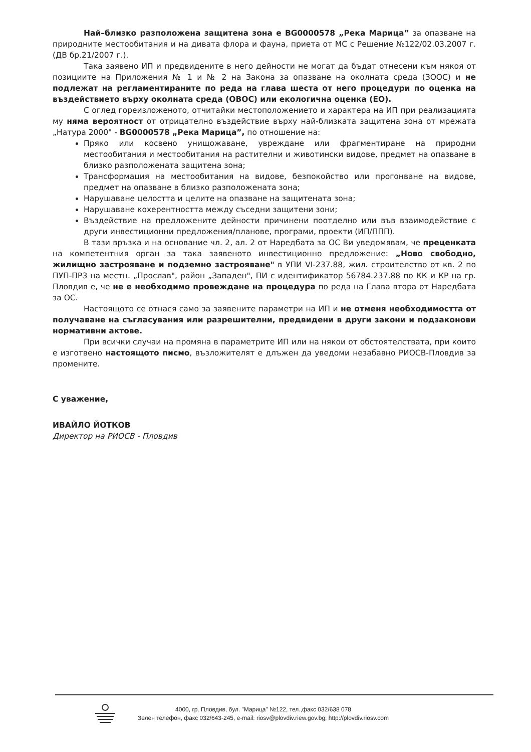Най–близко разположена защитена зона е BG0000578 „Река Марица” за опазване на природните местообитания и на дивата флора и фауна, приета от МС с Решение №122/02.03.2007 г. (ДВ бр.21/2007 г.).
Така заявено ИП и предвидените в него дейности не могат да бъдат отнесени към някоя от позициите на Приложения № 1 и № 2 на Закона за опазване на околната среда (ЗООС) и не подлежат на регламентираните по реда на глава шеста от него процедури по оценка на въздействието върху околната среда (ОВОС) или екологична оценка (ЕО).
С оглед гореизложеното, отчитайки местоположението и характера на ИП при реализацията му няма вероятност от отрицателно въздействие върху най-близката защитена зона от мрежата „Натура 2000" - BG0000578 „Река Марица”, по отношение на:
Пряко или косвено унищожаване, увреждане или фрагментиране на природни местообитания и местообитания на растителни и животински видове, предмет на опазване в близко разположената защитена зона;
Трансформация на местообитания на видове, безпокойство или прогонване на видове, предмет на опазване в близко разположената зона;
Нарушаване целостта и целите на опазване на защитената зона;
Нарушаване кохерентността между съседни защитени зони;
Въздействие на предложените дейности причинени поотделно или във взаимодействие с други инвестиционни предложения/планове, програми, проекти (ИП/ППП).
В тази връзка и на основание чл. 2, ал. 2 от Наредбата за ОС Ви уведомявам, че преценката на компетентния орган за така заявеното инвестиционно предложение: „Ново свободно, жилищно застрояване и подземно застрояване" в УПИ VI-237.88, жил. строителство от кв. 2 по ПУП-ПРЗ на местн. „Прослав", район „Западен", ПИ с идентификатор 56784.237.88 по КК и КР на гр. Пловдив е, че не е необходимо провеждане на процедура по реда на Глава втора от Наредбата за ОС.
Настоящото се отнася само за заявените параметри на ИП и не отменя необходимостта от получаване на съгласувания или разрешителни, предвидени в други закони и подзаконови нормативни актове.
При всички случаи на промяна в параметрите ИП или на някои от обстоятелствата, при които е изготвено настоящото писмо, възложителят е длъжен да уведоми незабавно РИОСВ-Пловдив за промените.
С уважение,
ИВАЙЛО ЙОТКОВ
Директор на РИОСВ - Пловдив
4000, гр. Пловдив, бул. "Марица" №122, тел.,факс 032/638 078
Зелен телефон, факс 032/643-245, e-mail: riosv@plovdiv.riew.gov.bg; http://plovdiv.riosv.com